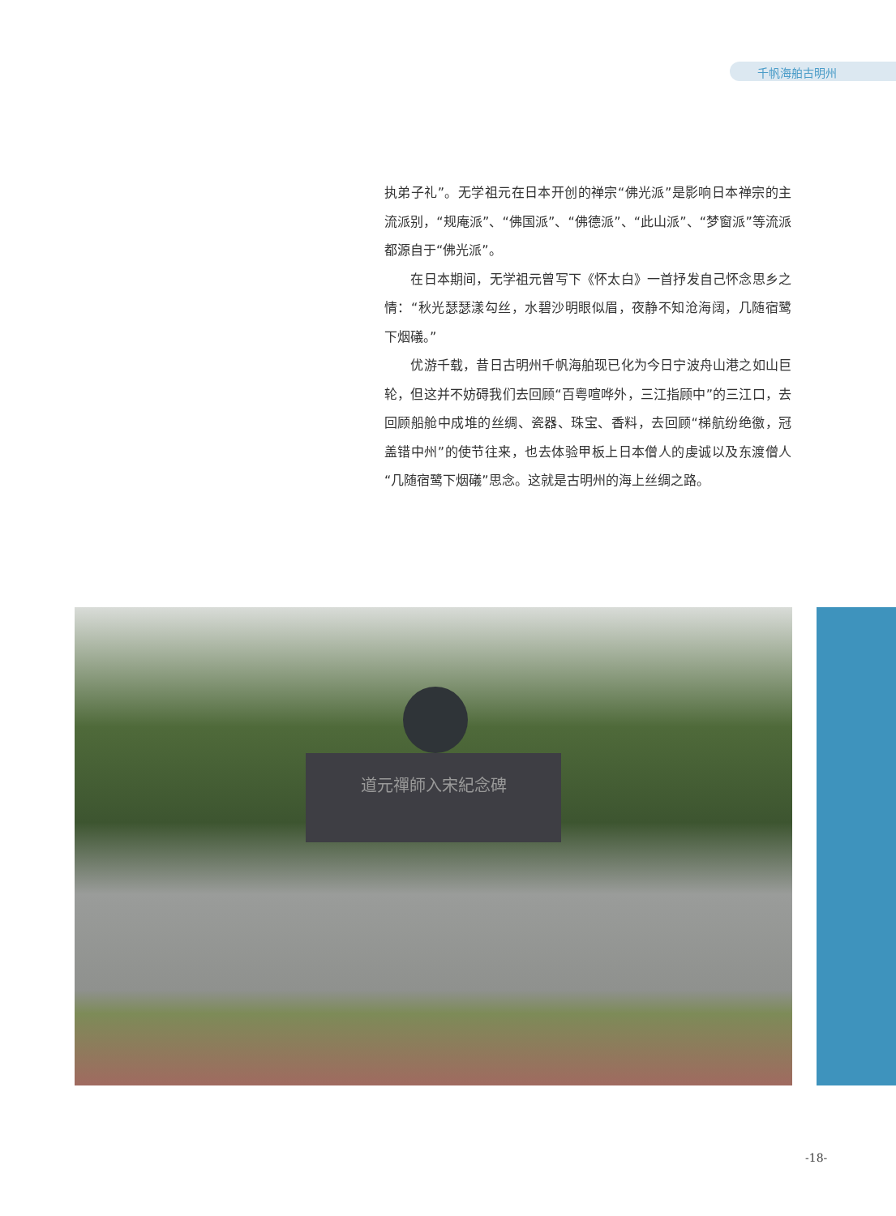千帆海舶古明州
执弟子礼”。无学祖元在日本开创的禅宗“佛光派”是影响日本禅宗的主流派别，“规庵派”、“佛国派”、“佛德派”、“此山派”、“梦窗派”等流派都源自于“佛光派”。
　　在日本期间，无学祖元曾写下《怀太白》一首抒发自己怀念思乡之情：“秋光瑟瑟漾勾丝，水碧沙明眼似眉，夜静不知沧海阔，几随宿鹭下烟礒。”
　　优游千载，昔日古明州千帆海舶现已化为今日宁波舟山港之如山巨轮，但这并不妨碍我们去回顾“百粤喧哗外，三江指顾中”的三江口，去回顾船舱中成堆的丝绸、瓷器、珠宝、香料，去回顾“梯航纷绝徼，冠盖错中州”的使节往来，也去体验甲板上日本僧人的虔诚以及东渡僧人“几随宿鹭下烟礒”思念。这就是古明州的海上丝绸之路。
道元禪師入宋紀念碑
-18-